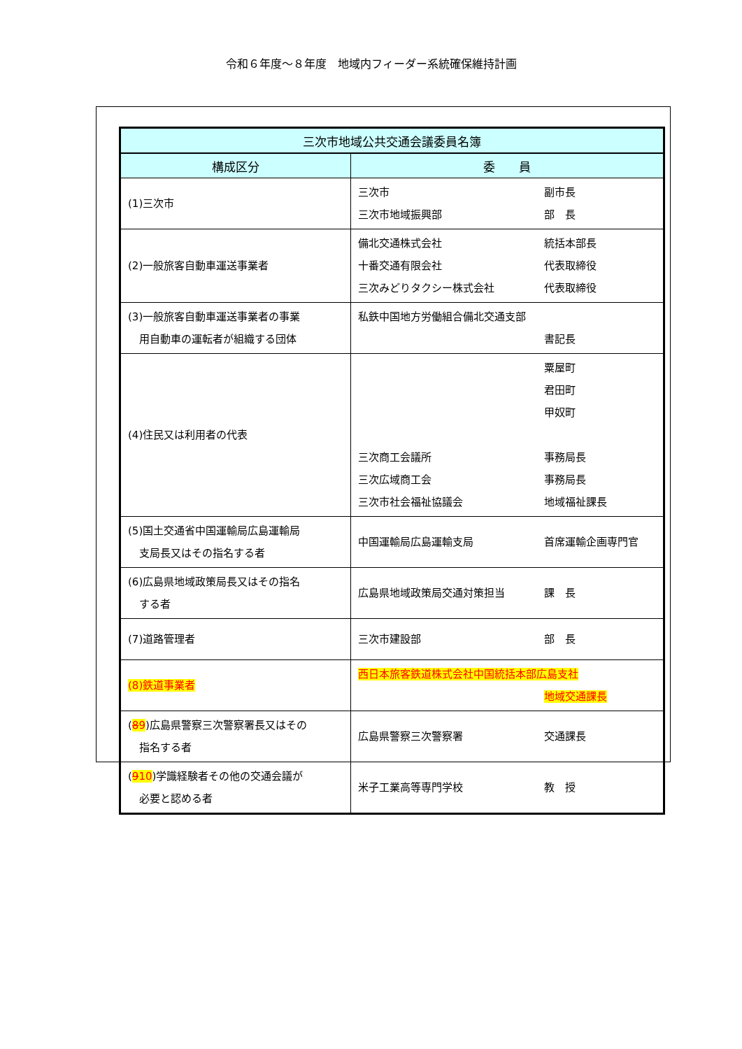令和６年度～８年度　地域内フィーダー系統確保維持計画
| 三次市地域公共交通会議委員名簿 | |
| --- | --- |
| 構成区分 | 委 員 |
| (1)三次市 | 三次市 副市長 三次市地域振興部 部 長 |
| (2)一般旅客自動車運送事業者 | 備北交通株式会社 統括本部長 十番交通有限会社 代表取締役 三次みどりタクシー株式会社 代表取締役 |
| (3)一般旅客自動車運送事業者の事業 用自動車の運転者が組織する団体 | 私鉄中国地方労働組合備北交通支部 書記長 |
| (4)住民又は利用者の代表 | 粟屋町 君田町 甲奴町 三次商工会議所 事務局長 三次広域商工会 事務局長 三次市社会福祉協議会 地域福祉課長 |
| (5)国土交通省中国運輸局広島運輸局 支局長又はその指名する者 | 中国運輸局広島運輸支局 首席運輸企画専門官 |
| (6)広島県地域政策局長又はその指名 する者 | 広島県地域政策局交通対策担当 課 長 |
| (7)道路管理者 | 三次市建設部 部 長 |
| (8)鉄道事業者 | 西日本旅客鉄道株式会社中国統括本部広島支社 地域交通課長 |
| ( 8 9 )広島県警察三次警察署長又はその 指名する者 | 広島県警察三次警察署 交通課長 |
| ( 9 10 )学識経験者その他の交通会議が 必要と認める者 | 米子工業高等専門学校 教 授 |